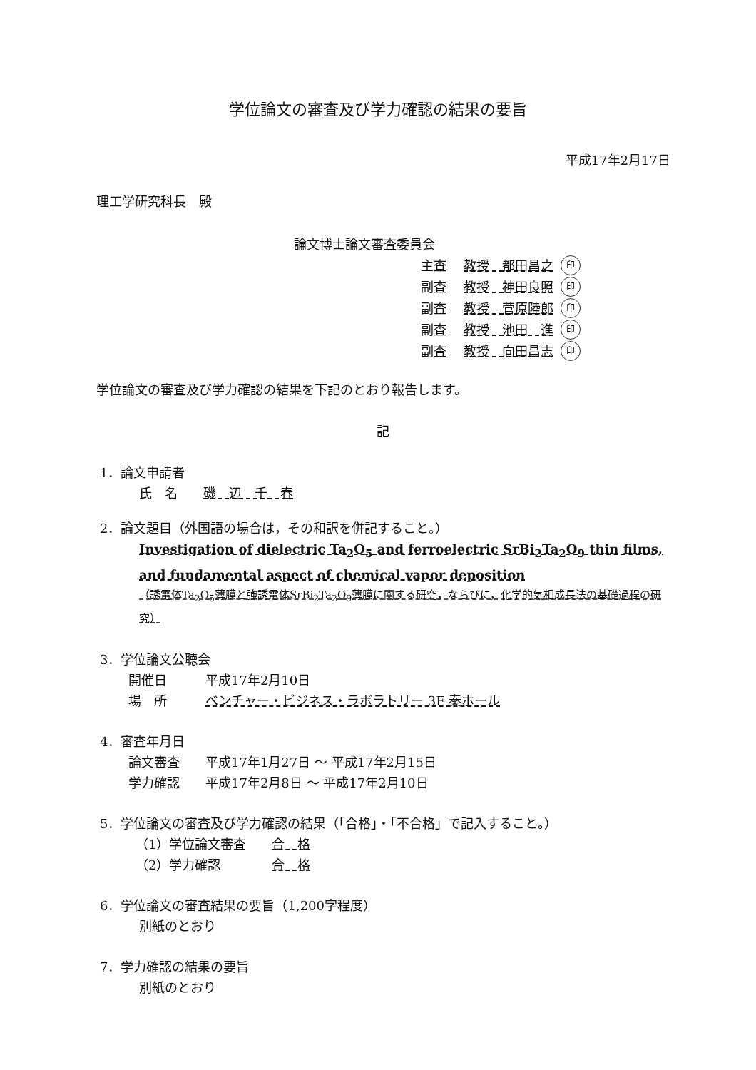学位論文の審査及び学力確認の結果の要旨
平成17年2月17日
理工学研究科長　殿
論文博士論文審査委員会
主査 教授　都田昌之 印
副査 教授　神田良照 印
副査 教授　菅原陸郎 印
副査 教授　池田　進 印
副査 教授　向田昌志 印
学位論文の審査及び学力確認の結果を下記のとおり報告します。
記
1．論文申請者
氏　名　　磯　辺　千　春
2．論文題目（外国語の場合は，その和訳を併記すること。）
Investigation of dielectric Ta<sub>2</sub>O<sub>5</sub> and ferroelectric SrBi<sub>2</sub>Ta<sub>2</sub>O<sub>9</sub> thin films, and fundamental aspect of chemical vapor deposition
（誘電体Ta<sub>2</sub>O<sub>5</sub>薄膜と強誘電体SrBi<sub>2</sub>Ta<sub>2</sub>O<sub>9</sub>薄膜に関する研究，ならびに，化学的気相成長法の基礎過程の研究）
3．学位論文公聴会
開催日　　　平成17年2月10日
場　所　　　ベンチャー・ビジネス・ラボラトリー 3F 秦ホール
4．審査年月日
論文審査　　平成17年1月27日 〜 平成17年2月15日
学力確認　　平成17年2月8日 〜 平成17年2月10日
5．学位論文の審査及び学力確認の結果（「合格」・「不合格」で記入すること。）
（1）学位論文審査　　合　格
（2）学力確認　　　　合　格
6．学位論文の審査結果の要旨（1,200字程度）
別紙のとおり
7．学力確認の結果の要旨
別紙のとおり